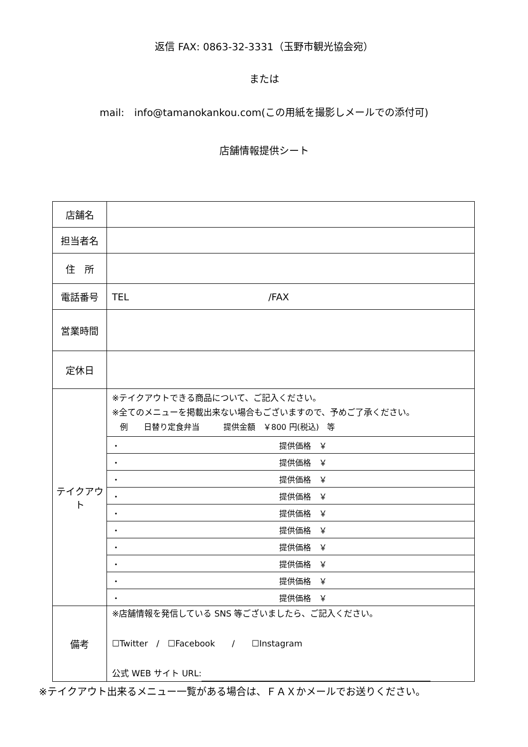返信 FAX: 0863-32-3331（玉野市観光協会宛）
または
mail:　info@tamanokankou.com(この用紙を撮影しメールでの添付可)
店舗情報提供シート
| 店舗名 | |
| 担当者名 | |
| 住 所 | |
| 電話番号 | TEL /FAX |
| 営業時間 | |
| 定休日 | |
| テイクアウト | ※テイクアウトできる商品について、ご記入ください。 ※全てのメニューを掲載出来ない場合もございますので、予めご了承ください。 例 日替り定食弁当 提供金額 ￥800 円(税込) 等 |
| | ・ 提供価格 ￥ |
| | ・ 提供価格 ￥ |
| | ・ 提供価格 ￥ |
| | ・ 提供価格 ￥ |
| | ・ 提供価格 ￥ |
| | ・ 提供価格 ￥ |
| | ・ 提供価格 ￥ |
| | ・ 提供価格 ￥ |
| | ・ 提供価格 ￥ |
| | ・ 提供価格 ￥ |
| 備考 | ※店舗情報を発信している SNS 等ございましたら、ご記入ください。 ☐Twitter / ☐Facebook / ☐Instagram 公式 WEB サイト URL: |
※テイクアウト出来るメニュー一覧がある場合は、ＦＡＸかメールでお送りください。